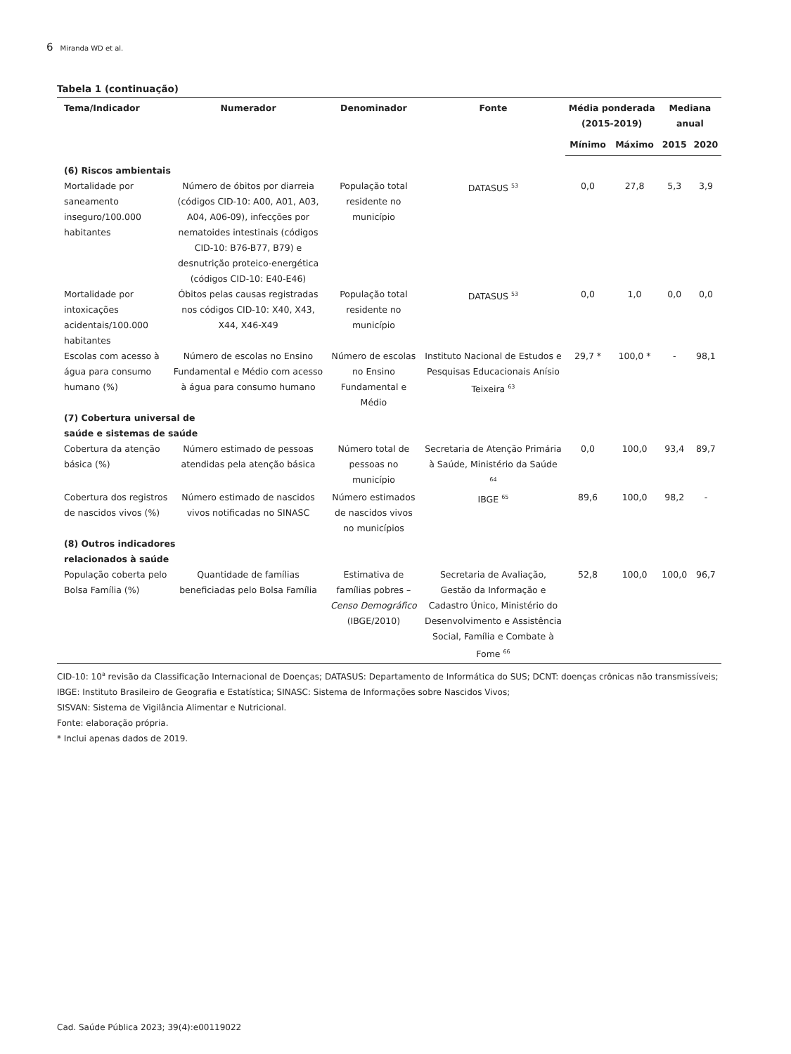6 Miranda WD et al.
Tabela 1 (continuação)
| Tema/Indicador | Numerador | Denominador | Fonte | Média ponderada (2015-2019) | | Mediana anual | |
| --- | --- | --- | --- | --- | --- | --- | --- |
| | | | | Mínimo | Máximo | 2015 | 2020 |
| (6) Riscos ambientais | | | | | | | |
| Mortalidade por saneamento inseguro/100.000 habitantes | Número de óbitos por diarreia (códigos CID-10: A00, A01, A03, A04, A06-09), infecções por nematoides intestinais (códigos CID-10: B76-B77, B79) e desnutrição proteico-energética (códigos CID-10: E40-E46) | População total residente no município | DATASUS <sup>53</sup> | 0,0 | 27,8 | 5,3 | 3,9 |
| Mortalidade por intoxicações acidentais/100.000 habitantes | Óbitos pelas causas registradas nos códigos CID-10: X40, X43, X44, X46-X49 | População total residente no município | DATASUS <sup>53</sup> | 0,0 | 1,0 | 0,0 | 0,0 |
| Escolas com acesso à água para consumo humano (%) | Número de escolas no Ensino Fundamental e Médio com acesso à água para consumo humano | Número de escolas no Ensino Fundamental e Médio | Instituto Nacional de Estudos e Pesquisas Educacionais Anísio Teixeira <sup>63</sup> | 29,7 * | 100,0 * | - | 98,1 |
| (7) Cobertura universal de saúde e sistemas de saúde | | | | | | | |
| Cobertura da atenção básica (%) | Número estimado de pessoas atendidas pela atenção básica | Número total de pessoas no município | Secretaria de Atenção Primária à Saúde, Ministério da Saúde <sup>64</sup> | 0,0 | 100,0 | 93,4 | 89,7 |
| Cobertura dos registros de nascidos vivos (%) | Número estimado de nascidos vivos notificadas no SINASC | Número estimados de nascidos vivos no municípios | IBGE <sup>65</sup> | 89,6 | 100,0 | 98,2 | - |
| (8) Outros indicadores relacionados à saúde | | | | | | | |
| População coberta pelo Bolsa Família (%) | Quantidade de famílias beneficiadas pelo Bolsa Família | Estimativa de famílias pobres – Censo Demográfico (IBGE/2010) | Secretaria de Avaliação, Gestão da Informação e Cadastro Único, Ministério do Desenvolvimento e Assistência Social, Família e Combate à Fome <sup>66</sup> | 52,8 | 100,0 | 100,0 | 96,7 |
CID-10: 10<sup>a</sup> revisão da Classificação Internacional de Doenças; DATASUS: Departamento de Informática do SUS; DCNT: doenças crônicas não transmissíveis; IBGE: Instituto Brasileiro de Geografia e Estatística; SINASC: Sistema de Informações sobre Nascidos Vivos;
SISVAN: Sistema de Vigilância Alimentar e Nutricional.
Fonte: elaboração própria.
* Inclui apenas dados de 2019.
Cad. Saúde Pública 2023; 39(4):e00119022